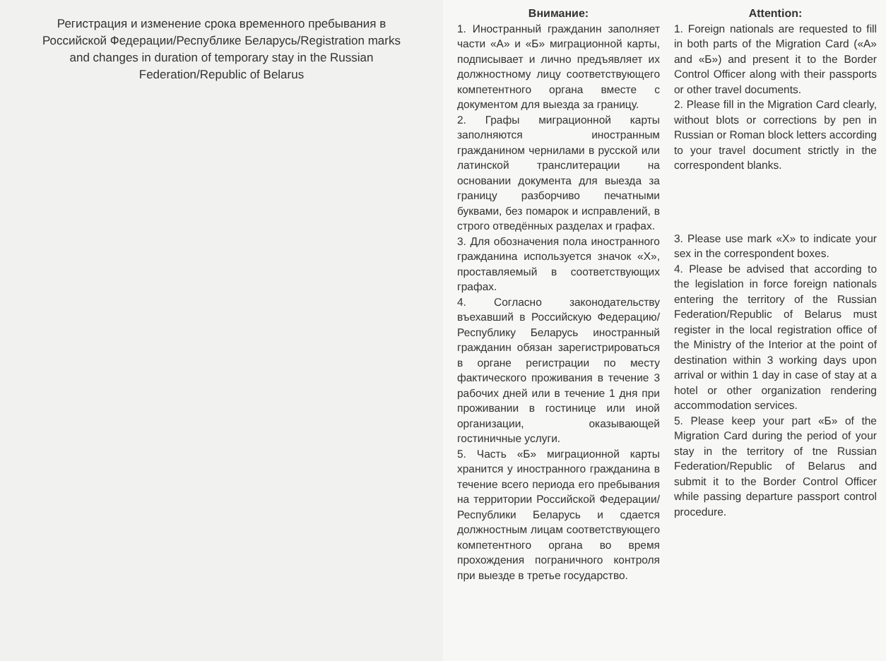Регистрация и изменение срока временного пребывания в Российской Федерации/Республике Беларусь/Registration marks and changes in duration of temporary stay in the Russian Federation/Republic of Belarus
Внимание:
1. Иностранный гражданин заполняет части «А» и «Б» миграционной карты, подписывает и лично предъявляет их должностному лицу соответствующего компетентного органа вместе с документом для выезда за границу.
2. Графы миграционной карты заполняются иностранным гражданином чернилами в русской или латинской транслитерации на основании документа для выезда за границу разборчиво печатными буквами, без помарок и исправлений, в строго отведённых разделах и графах.
3. Для обозначения пола иностранного гражданина используется значок «Х», проставляемый в соответствующих графах.
4. Согласно законодательству въехавший в Российскую Федерацию/Республику Беларусь иностранный гражданин обязан зарегистрироваться в органе регистрации по месту фактического проживания в течение 3 рабочих дней или в течение 1 дня при проживании в гостинице или иной организации, оказывающей гостиничные услуги.
5. Часть «Б» миграционной карты хранится у иностранного гражданина в течение всего периода его пребывания на территории Российской Федерации/Республики Беларусь и сдается должностным лицам соответствующего компетентного органа во время прохождения пограничного контроля при выезде в третье государство.
Attention:
1. Foreign nationals are requested to fill in both parts of the Migration Card («А» and «Б») and present it to the Border Control Officer along with their passports or other travel documents.
2. Please fill in the Migration Card clearly, without blots or corrections by pen in Russian or Roman block letters according to your travel document strictly in the correspondent blanks.
3. Please use mark «X» to indicate your sex in the correspondent boxes.
4. Please be advised that according to the legislation in force foreign nationals entering the territory of the Russian Federation/Republic of Belarus must register in the local registration office of the Ministry of the Interior at the point of destination within 3 working days upon arrival or within 1 day in case of stay at a hotel or other organization rendering accommodation services.
5. Please keep your part «Б» of the Migration Card during the period of your stay in the territory of tne Russian Federation/Republic of Belarus and submit it to the Border Control Officer while passing departure passport control procedure.